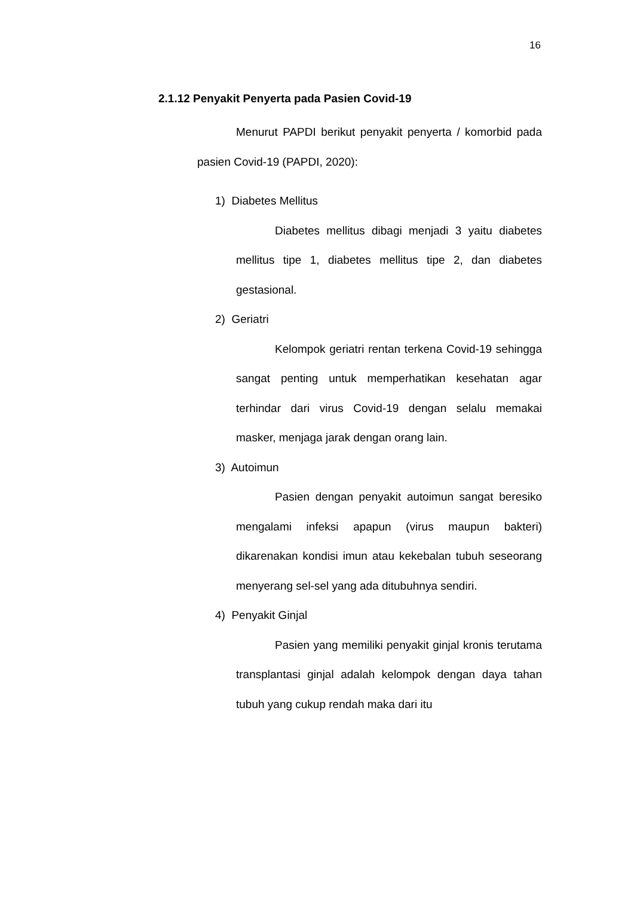16
2.1.12 Penyakit Penyerta pada Pasien Covid-19
Menurut PAPDI berikut penyakit penyerta / komorbid pada pasien Covid-19 (PAPDI, 2020):
1) Diabetes Mellitus
Diabetes mellitus dibagi menjadi 3 yaitu diabetes mellitus tipe 1, diabetes mellitus tipe 2, dan diabetes gestasional.
2) Geriatri
Kelompok geriatri rentan terkena Covid-19 sehingga sangat penting untuk memperhatikan kesehatan agar terhindar dari virus Covid-19 dengan selalu memakai masker, menjaga jarak dengan orang lain.
3) Autoimun
Pasien dengan penyakit autoimun sangat beresiko mengalami infeksi apapun (virus maupun bakteri) dikarenakan kondisi imun atau kekebalan tubuh seseorang menyerang sel-sel yang ada ditubuhnya sendiri.
4) Penyakit Ginjal
Pasien yang memiliki penyakit ginjal kronis terutama transplantasi ginjal adalah kelompok dengan daya tahan tubuh yang cukup rendah maka dari itu